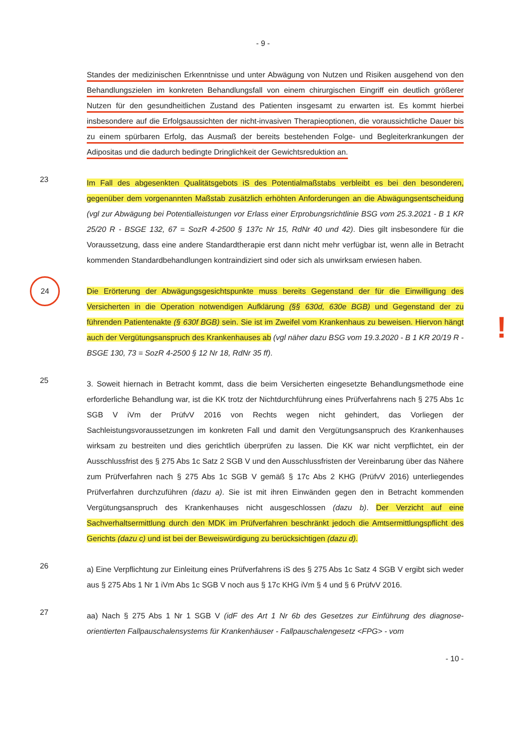- 9 -
Standes der medizinischen Erkenntnisse und unter Abwägung von Nutzen und Risiken ausgehend von den Behandlungszielen im konkreten Behandlungsfall von einem chirurgischen Eingriff ein deutlich größerer Nutzen für den gesundheitlichen Zustand des Patienten insgesamt zu erwarten ist. Es kommt hierbei insbesondere auf die Erfolgsaussichten der nicht-invasiven Therapieoptionen, die voraussichtliche Dauer bis zu einem spürbaren Erfolg, das Ausmaß der bereits bestehenden Folge- und Begleiterkrankungen der Adipositas und die dadurch bedingte Dringlichkeit der Gewichtsreduktion an.
23
Im Fall des abgesenkten Qualitätsgebots iS des Potentialmaßstabs verbleibt es bei den besonderen, gegenüber dem vorgenannten Maßstab zusätzlich erhöhten Anforderungen an die Abwägungsentscheidung (vgl zur Abwägung bei Potentialleistungen vor Erlass einer Erprobungsrichtlinie BSG vom 25.3.2021 - B 1 KR 25/20 R - BSGE 132, 67 = SozR 4-2500 § 137c Nr 15, RdNr 40 und 42). Dies gilt insbesondere für die Voraussetzung, dass eine andere Standardtherapie erst dann nicht mehr verfügbar ist, wenn alle in Betracht kommenden Standardbehandlungen kontraindiziert sind oder sich als unwirksam erwiesen haben.
24
Die Erörterung der Abwägungsgesichtspunkte muss bereits Gegenstand der für die Einwilligung des Versicherten in die Operation notwendigen Aufklärung (§§ 630d, 630e BGB) und Gegenstand der zu führenden Patientenakte (§ 630f BGB) sein. Sie ist im Zweifel vom Krankenhaus zu beweisen. Hiervon hängt auch der Vergütungsanspruch des Krankenhauses ab (vgl näher dazu BSG vom 19.3.2020 - B 1 KR 20/19 R - BSGE 130, 73 = SozR 4-2500 § 12 Nr 18, RdNr 35 ff).
!
25
3. Soweit hiernach in Betracht kommt, dass die beim Versicherten eingesetzte Behandlungsmethode eine erforderliche Behandlung war, ist die KK trotz der Nichtdurchführung eines Prüfverfahrens nach § 275 Abs 1c SGB V iVm der PrüfvV 2016 von Rechts wegen nicht gehindert, das Vorliegen der Sachleistungsvoraussetzungen im konkreten Fall und damit den Vergütungsanspruch des Krankenhauses wirksam zu bestreiten und dies gerichtlich überprüfen zu lassen. Die KK war nicht verpflichtet, ein der Ausschlussfrist des § 275 Abs 1c Satz 2 SGB V und den Ausschlussfristen der Vereinbarung über das Nähere zum Prüfverfahren nach § 275 Abs 1c SGB V gemäß § 17c Abs 2 KHG (PrüfvV 2016) unterliegendes Prüfverfahren durchzuführen (dazu a). Sie ist mit ihren Einwänden gegen den in Betracht kommenden Vergütungsanspruch des Krankenhauses nicht ausgeschlossen (dazu b). Der Verzicht auf eine Sachverhaltsermittlung durch den MDK im Prüfverfahren beschränkt jedoch die Amtsermittlungspflicht des Gerichts (dazu c) und ist bei der Beweiswürdigung zu berücksichtigen (dazu d).
26
a) Eine Verpflichtung zur Einleitung eines Prüfverfahrens iS des § 275 Abs 1c Satz 4 SGB V ergibt sich weder aus § 275 Abs 1 Nr 1 iVm Abs 1c SGB V noch aus § 17c KHG iVm § 4 und § 6 PrüfvV 2016.
27
aa) Nach § 275 Abs 1 Nr 1 SGB V (idF des Art 1 Nr 6b des Gesetzes zur Einführung des diagnose-orientierten Fallpauschalensystems für Krankenhäuser - Fallpauschalengesetz <FPG> - vom
- 10 -